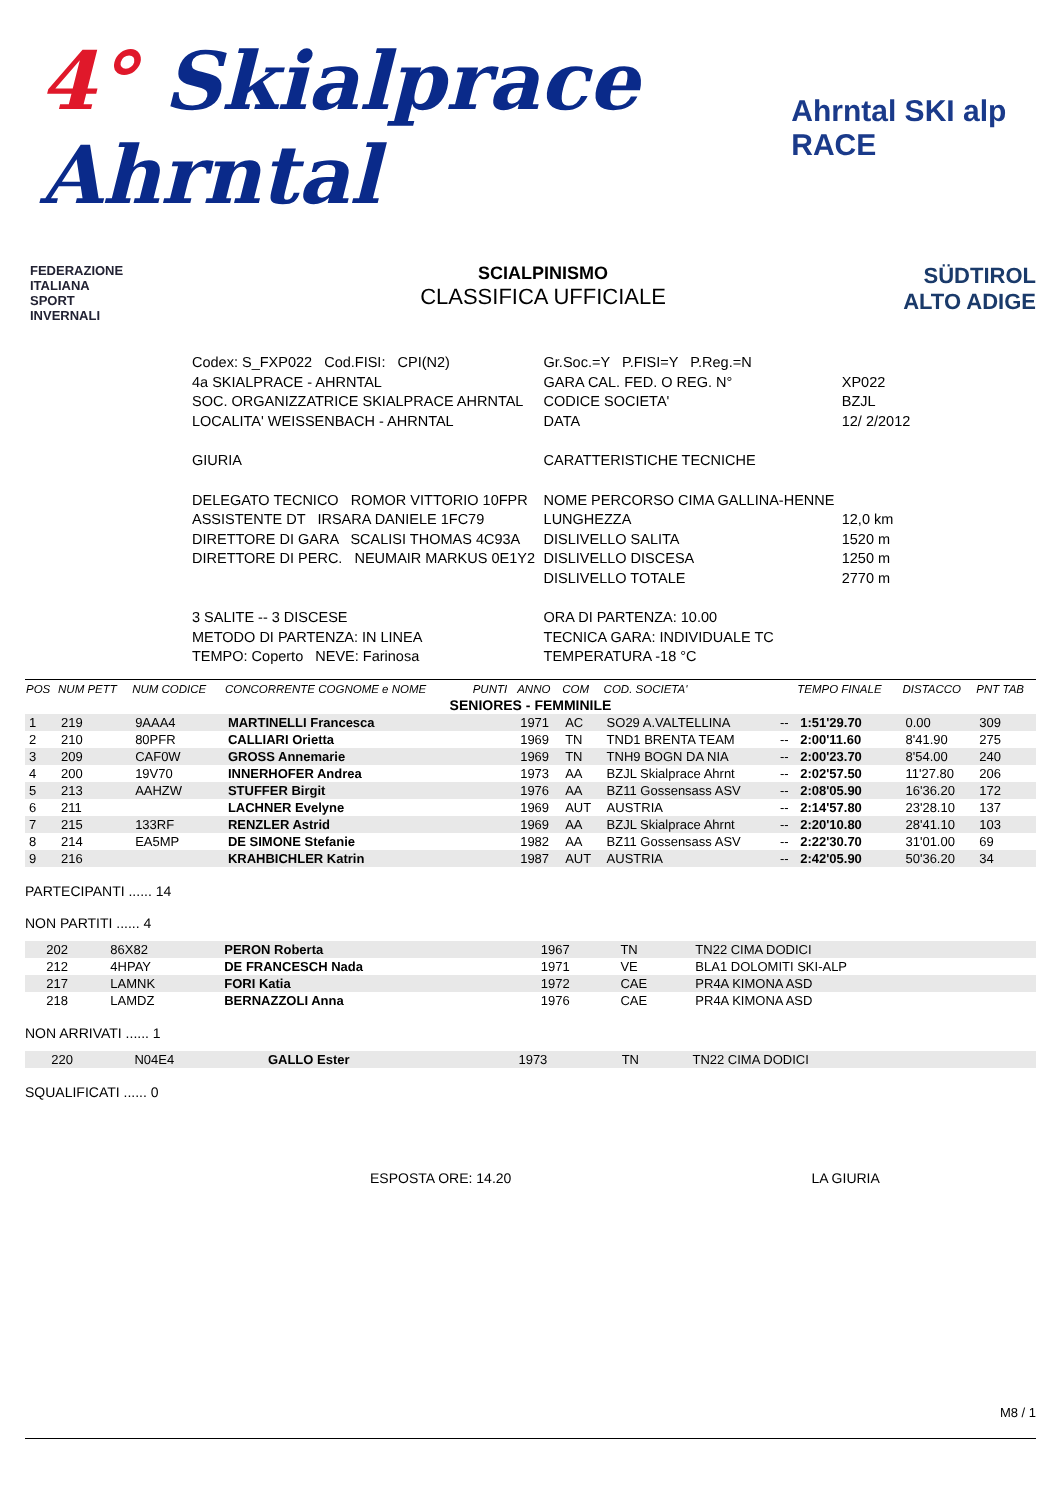4° Skialprace Ahrntal
Ahrntal SKI alp RACE
FEDERAZIONE
ITALIANA
SPORT
INVERNALI
SCIALPINISMO
CLASSIFICA UFFICIALE
SÜDTIROL
ALTO ADIGE
| Codex: S_FXP022 Cod.FISI: CPI(N2) | Gr.Soc.=Y P.FISI=Y P.Reg.=N | |
| 4a SKIALPRACE - AHRNTAL | GARA CAL. FED. O REG. N° | XP022 |
| SOC. ORGANIZZATRICE SKIALPRACE AHRNTAL | CODICE SOCIETA' | BZJL |
| LOCALITA' WEISSENBACH - AHRNTAL | DATA | 12/ 2/2012 |
| GIURIA | CARATTERISTICHE TECNICHE | |
| DELEGATO TECNICO ROMOR VITTORIO 10FPR | NOME PERCORSO CIMA GALLINA-HENNE | |
| ASSISTENTE DT IRSARA DANIELE 1FC79 | LUNGHEZZA | 12,0 km |
| DIRETTORE DI GARA SCALISI THOMAS 4C93A | DISLIVELLO SALITA | 1520 m |
| DIRETTORE DI PERC. NEUMAIR MARKUS 0E1Y2 | DISLIVELLO DISCESA | 1250 m |
| | DISLIVELLO TOTALE | 2770 m |
| 3 SALITE -- 3 DISCESE | ORA DI PARTENZA: 10.00 | |
| METODO DI PARTENZA: IN LINEA | TECNICA GARA: INDIVIDUALE TC | |
| TEMPO: Coperto NEVE: Farinosa | TEMPERATURA -18 °C | |
| POS | NUM PETT | NUM CODICE | CONCORRENTE COGNOME e NOME | PUNTI | ANNO | COM | COD. SOCIETA' | | TEMPO FINALE | DISTACCO | PNT TAB |
| --- | --- | --- | --- | --- | --- | --- | --- | --- | --- | --- | --- |
| SENIORES - FEMMINILE | | | | | | | | | | | |
| 1 | 219 | 9AAA4 | MARTINELLI Francesca | | 1971 | AC | SO29 A.VALTELLINA | -- | 1:51'29.70 | 0.00 | 309 |
| 2 | 210 | 80PFR | CALLIARI Orietta | | 1969 | TN | TND1 BRENTA TEAM | -- | 2:00'11.60 | 8'41.90 | 275 |
| 3 | 209 | CAF0W | GROSS Annemarie | | 1969 | TN | TNH9 BOGN DA NIA | -- | 2:00'23.70 | 8'54.00 | 240 |
| 4 | 200 | 19V70 | INNERHOFER Andrea | | 1973 | AA | BZJL Skialprace Ahrnt | -- | 2:02'57.50 | 11'27.80 | 206 |
| 5 | 213 | AAHZW | STUFFER Birgit | | 1976 | AA | BZ11 Gossensass ASV | -- | 2:08'05.90 | 16'36.20 | 172 |
| 6 | 211 | | LACHNER Evelyne | | 1969 | AUT | AUSTRIA | -- | 2:14'57.80 | 23'28.10 | 137 |
| 7 | 215 | 133RF | RENZLER Astrid | | 1969 | AA | BZJL Skialprace Ahrnt | -- | 2:20'10.80 | 28'41.10 | 103 |
| 8 | 214 | EA5MP | DE SIMONE Stefanie | | 1982 | AA | BZ11 Gossensass ASV | -- | 2:22'30.70 | 31'01.00 | 69 |
| 9 | 216 | | KRAHBICHLER Katrin | | 1987 | AUT | AUSTRIA | -- | 2:42'05.90 | 50'36.20 | 34 |
PARTECIPANTI ...... 14
NON PARTITI ...... 4
| | 202 | 86X82 | PERON Roberta | 1967 | TN | TN22 CIMA DODICI |
| | 212 | 4HPAY | DE FRANCESCH Nada | 1971 | VE | BLA1 DOLOMITI SKI-ALP |
| | 217 | LAMNK | FORI Katia | 1972 | CAE | PR4A KIMONA ASD |
| | 218 | LAMDZ | BERNAZZOLI Anna | 1976 | CAE | PR4A KIMONA ASD |
NON ARRIVATI ...... 1
| | 220 | N04E4 | GALLO Ester | 1973 | TN | TN22 CIMA DODICI |
SQUALIFICATI ...... 0
ESPOSTA ORE: 14.20 LA GIURIA
M8 / 1